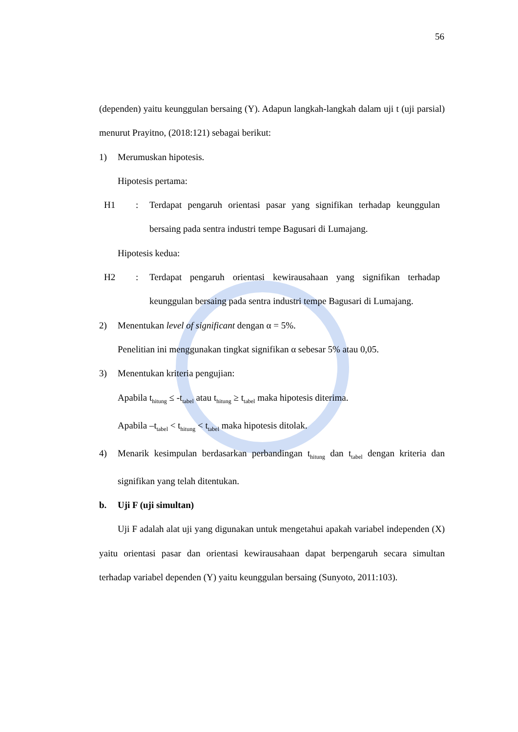56
(dependen) yaitu keunggulan bersaing (Y). Adapun langkah-langkah dalam uji t (uji parsial) menurut Prayitno, (2018:121) sebagai berikut:
1) Merumuskan hipotesis.
Hipotesis pertama:
H1: Terdapat pengaruh orientasi pasar yang signifikan terhadap keunggulan bersaing pada sentra industri tempe Bagusari di Lumajang.
Hipotesis kedua:
H2: Terdapat pengaruh orientasi kewirausahaan yang signifikan terhadap keunggulan bersaing pada sentra industri tempe Bagusari di Lumajang.
2) Menentukan level of significant dengan α = 5%.
Penelitian ini menggunakan tingkat signifikan α sebesar 5% atau 0,05.
3) Menentukan kriteria pengujian:
Apabila t<sub>hitung</sub> ≤ -t<sub>tabel</sub> atau t<sub>hitung</sub> ≥ t<sub>tabel</sub> maka hipotesis diterima.
Apabila –t<sub>tabel</sub> < t<sub>hitung</sub> < t<sub>tabel</sub> maka hipotesis ditolak.
4) Menarik kesimpulan berdasarkan perbandingan t<sub>hitung</sub> dan t<sub>tabel</sub> dengan kriteria dan signifikan yang telah ditentukan.
b. Uji F (uji simultan)
Uji F adalah alat uji yang digunakan untuk mengetahui apakah variabel independen (X) yaitu orientasi pasar dan orientasi kewirausahaan dapat berpengaruh secara simultan terhadap variabel dependen (Y) yaitu keunggulan bersaing (Sunyoto, 2011:103).